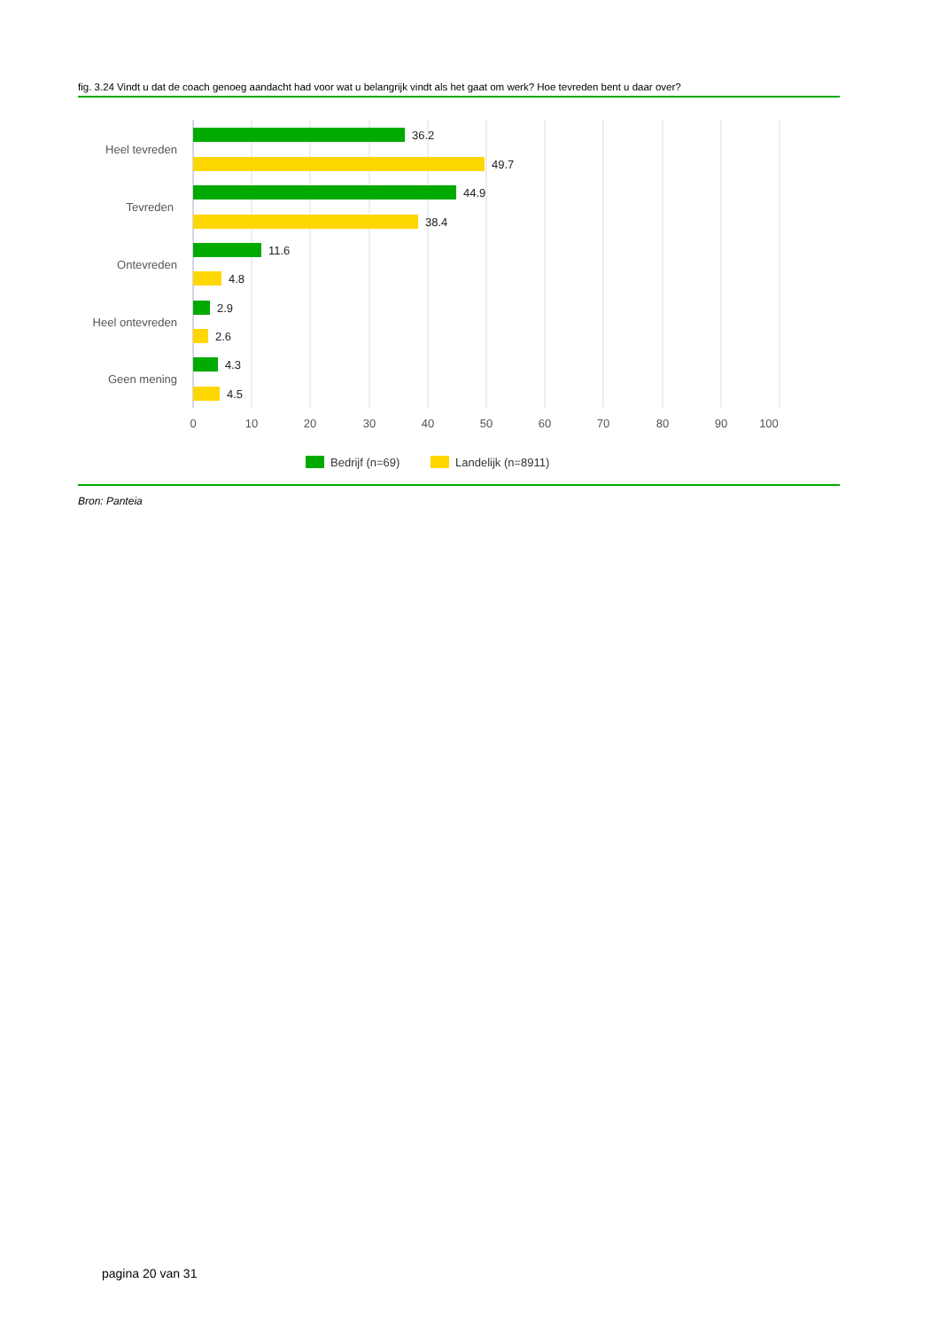fig. 3.24 Vindt u dat de coach genoeg aandacht had voor wat u belangrijk vindt als het gaat om werk? Hoe tevreden bent u daar over?
36.2
49.7
44.9
38.4
11.6
4.8
2.9
2.6
4.3
4.5
Heel tevreden
Tevreden
Ontevreden
Heel ontevreden
Geen mening
0
10
20
30
40
50
60
70
80
90
100
Bedrijf (n=69)
Landelijk (n=8911)
Bron: Panteia
pagina 20 van 31